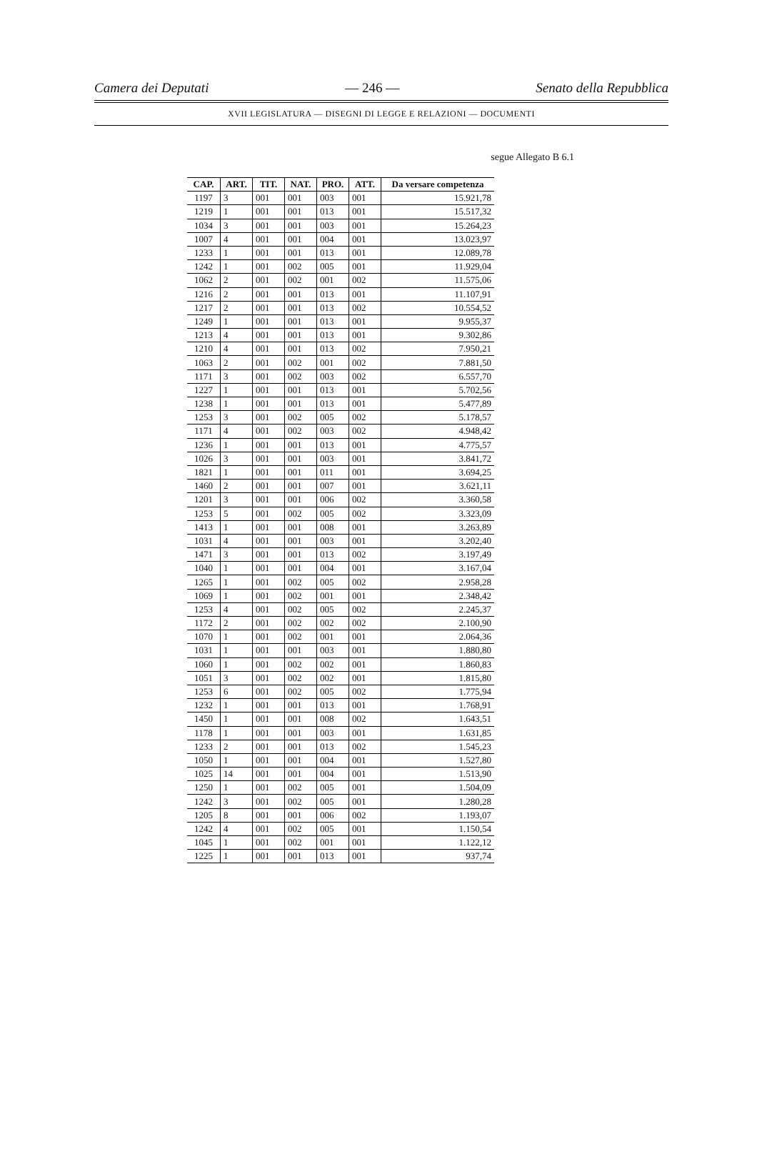Camera dei Deputati — 246 — Senato della Repubblica
XVII LEGISLATURA — DISEGNI DI LEGGE E RELAZIONI — DOCUMENTI
segue Allegato B 6.1
| CAP. | ART. | TIT. | NAT. | PRO. | ATT. | Da versare competenza |
| --- | --- | --- | --- | --- | --- | --- |
| 1197 | 3 | 001 | 001 | 003 | 001 | 15.921,78 |
| 1219 | 1 | 001 | 001 | 013 | 001 | 15.517,32 |
| 1034 | 3 | 001 | 001 | 003 | 001 | 15.264,23 |
| 1007 | 4 | 001 | 001 | 004 | 001 | 13.023,97 |
| 1233 | 1 | 001 | 001 | 013 | 001 | 12.089,78 |
| 1242 | 1 | 001 | 002 | 005 | 001 | 11.929,04 |
| 1062 | 2 | 001 | 002 | 001 | 002 | 11.575,06 |
| 1216 | 2 | 001 | 001 | 013 | 001 | 11.107,91 |
| 1217 | 2 | 001 | 001 | 013 | 002 | 10.554,52 |
| 1249 | 1 | 001 | 001 | 013 | 001 | 9.955,37 |
| 1213 | 4 | 001 | 001 | 013 | 001 | 9.302,86 |
| 1210 | 4 | 001 | 001 | 013 | 002 | 7.950,21 |
| 1063 | 2 | 001 | 002 | 001 | 002 | 7.881,50 |
| 1171 | 3 | 001 | 002 | 003 | 002 | 6.557,70 |
| 1227 | 1 | 001 | 001 | 013 | 001 | 5.702,56 |
| 1238 | 1 | 001 | 001 | 013 | 001 | 5.477,89 |
| 1253 | 3 | 001 | 002 | 005 | 002 | 5.178,57 |
| 1171 | 4 | 001 | 002 | 003 | 002 | 4.948,42 |
| 1236 | 1 | 001 | 001 | 013 | 001 | 4.775,57 |
| 1026 | 3 | 001 | 001 | 003 | 001 | 3.841,72 |
| 1821 | 1 | 001 | 001 | 011 | 001 | 3.694,25 |
| 1460 | 2 | 001 | 001 | 007 | 001 | 3.621,11 |
| 1201 | 3 | 001 | 001 | 006 | 002 | 3.360,58 |
| 1253 | 5 | 001 | 002 | 005 | 002 | 3.323,09 |
| 1413 | 1 | 001 | 001 | 008 | 001 | 3.263,89 |
| 1031 | 4 | 001 | 001 | 003 | 001 | 3.202,40 |
| 1471 | 3 | 001 | 001 | 013 | 002 | 3.197,49 |
| 1040 | 1 | 001 | 001 | 004 | 001 | 3.167,04 |
| 1265 | 1 | 001 | 002 | 005 | 002 | 2.958,28 |
| 1069 | 1 | 001 | 002 | 001 | 001 | 2.348,42 |
| 1253 | 4 | 001 | 002 | 005 | 002 | 2.245,37 |
| 1172 | 2 | 001 | 002 | 002 | 002 | 2.100,90 |
| 1070 | 1 | 001 | 002 | 001 | 001 | 2.064,36 |
| 1031 | 1 | 001 | 001 | 003 | 001 | 1.880,80 |
| 1060 | 1 | 001 | 002 | 002 | 001 | 1.860,83 |
| 1051 | 3 | 001 | 002 | 002 | 001 | 1.815,80 |
| 1253 | 6 | 001 | 002 | 005 | 002 | 1.775,94 |
| 1232 | 1 | 001 | 001 | 013 | 001 | 1.768,91 |
| 1450 | 1 | 001 | 001 | 008 | 002 | 1.643,51 |
| 1178 | 1 | 001 | 001 | 003 | 001 | 1.631,85 |
| 1233 | 2 | 001 | 001 | 013 | 002 | 1.545,23 |
| 1050 | 1 | 001 | 001 | 004 | 001 | 1.527,80 |
| 1025 | 14 | 001 | 001 | 004 | 001 | 1.513,90 |
| 1250 | 1 | 001 | 002 | 005 | 001 | 1.504,09 |
| 1242 | 3 | 001 | 002 | 005 | 001 | 1.280,28 |
| 1205 | 8 | 001 | 001 | 006 | 002 | 1.193,07 |
| 1242 | 4 | 001 | 002 | 005 | 001 | 1.150,54 |
| 1045 | 1 | 001 | 002 | 001 | 001 | 1.122,12 |
| 1225 | 1 | 001 | 001 | 013 | 001 | 937,74 |